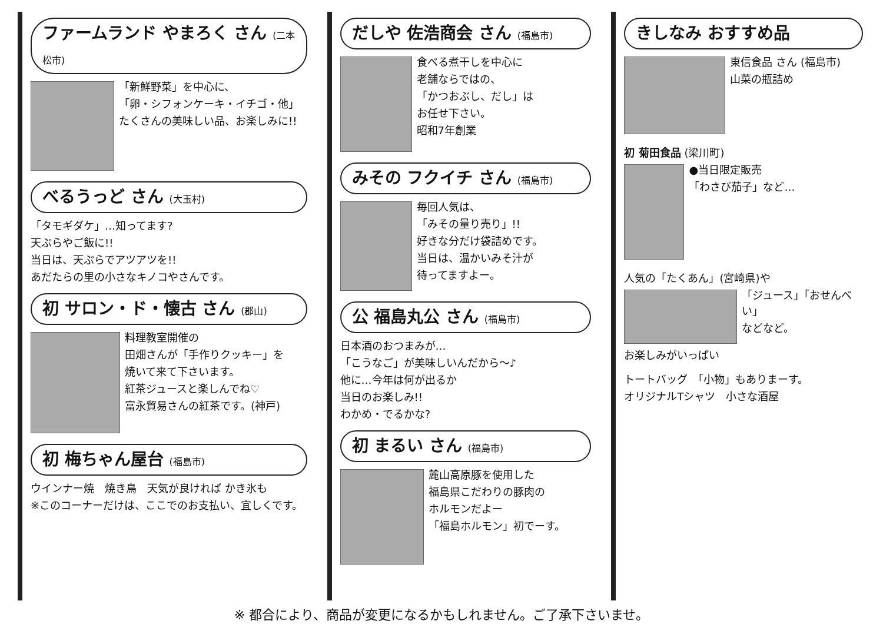ファームランド やまろく さん (二本松市)
「新鮮野菜」を中心に、
「卵・シフォンケーキ・イチゴ・他」
たくさんの美味しい品、お楽しみに!!
べるうっど さん (大玉村)
「タモギダケ」…知ってます?
天ぷらやご飯に!!
当日は、天ぷらでアツアツを!!
あだたらの里の小さなキノコやさんです。
初 サロン・ド・懐古 さん (郡山)
料理教室開催の
田畑さんが「手作りクッキー」を
焼いて来て下さいます。
紅茶ジュースと楽しんでね♡
富永貿易さんの紅茶です。(神戸)
初 梅ちゃん屋台 (福島市)
ウインナー焼　焼き鳥　天気が良ければ かき氷も
※このコーナーだけは、ここでのお支払い、宜しくです。
だしや 佐浩商会 さん (福島市)
食べる煮干しを中心に
老舗ならではの、
「かつおぶし、だし」は
お任せ下さい。
昭和7年創業
みその フクイチ さん (福島市)
毎回人気は、
「みその量り売り」!!
好きな分だけ袋詰めです。
当日は、温かいみそ汁が
待ってますよー。
公 福島丸公 さん (福島市)
日本酒のおつまみが…
「こうなご」が美味しいんだから〜♪
他に…今年は何が出るか
当日のお楽しみ!!
わかめ・でるかな?
初 まるい さん (福島市)
麓山高原豚を使用した
福島県こだわりの豚肉の
ホルモンだよー
「福島ホルモン」初でーす。
きしなみ おすすめ品
東信食品 さん (福島市)
山菜の瓶詰め
初 菊田食品 (梁川町)
●当日限定販売
「わさび茄子」など…
人気の「たくあん」(宮崎県)や
「ジュース」「おせんべい」
などなど。
お楽しみがいっぱい
トートバッグ　「小物」もありまーす。
オリジナルTシャツ　小さな酒屋
※ 都合により、商品が変更になるかもしれません。ご了承下さいませ。